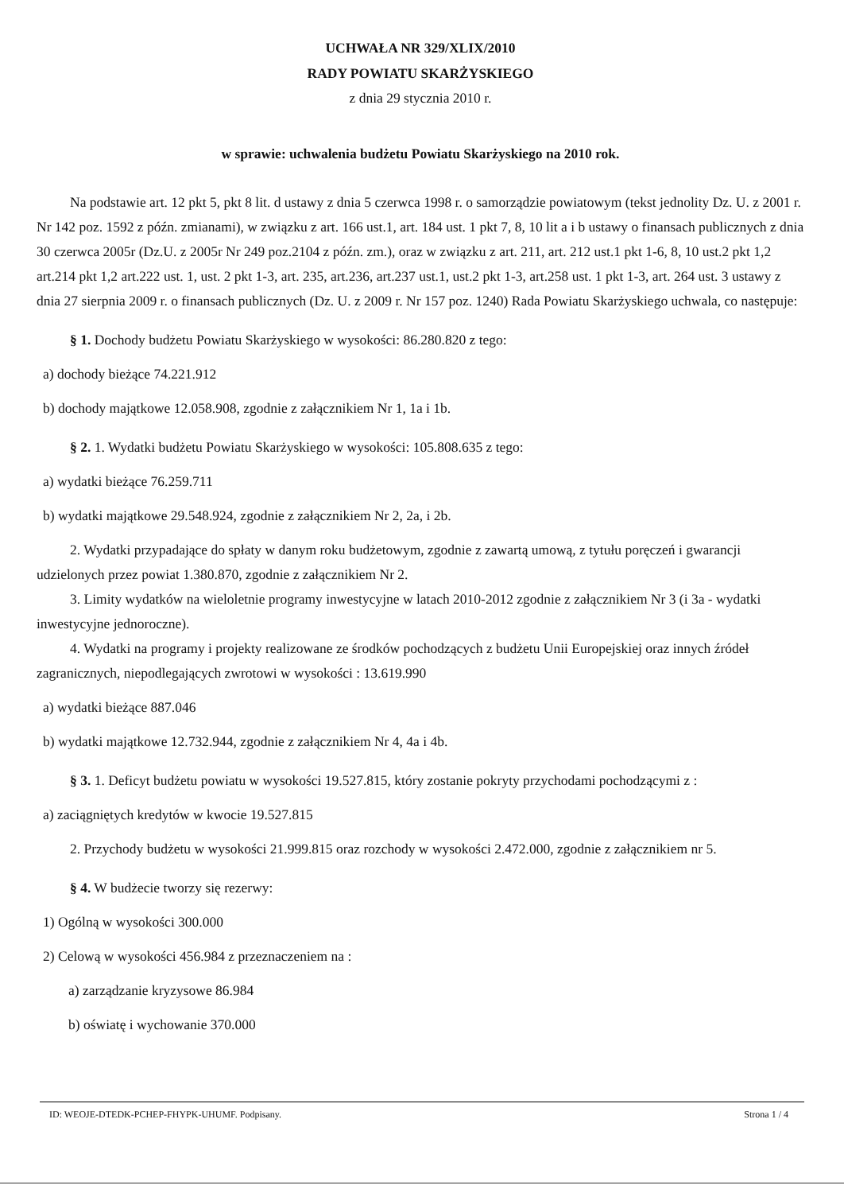UCHWAŁA NR 329/XLIX/2010
RADY POWIATU SKARŻYSKIEGO
z dnia 29 stycznia 2010 r.
w sprawie: uchwalenia budżetu Powiatu Skarżyskiego na 2010 rok.
Na podstawie art. 12 pkt 5, pkt 8 lit. d ustawy z dnia 5 czerwca 1998 r. o samorządzie powiatowym (tekst jednolity Dz. U. z 2001 r. Nr 142 poz. 1592 z późn. zmianami), w związku z art. 166 ust.1, art. 184 ust. 1 pkt 7, 8, 10 lit a i b ustawy o finansach publicznych z dnia 30 czerwca 2005r (Dz.U. z 2005r Nr 249 poz.2104 z późn. zm.), oraz w związku z art. 211, art. 212 ust.1 pkt 1-6, 8, 10 ust.2 pkt 1,2 art.214 pkt 1,2 art.222 ust. 1, ust. 2 pkt 1-3, art. 235, art.236, art.237 ust.1, ust.2 pkt 1-3, art.258 ust. 1 pkt 1-3, art. 264 ust. 3 ustawy z dnia 27 sierpnia 2009 r. o finansach publicznych (Dz. U. z 2009 r. Nr 157 poz. 1240) Rada Powiatu Skarżyskiego uchwala, co następuje:
§ 1. Dochody budżetu Powiatu Skarżyskiego w wysokości: 86.280.820 z tego:
a) dochody bieżące 74.221.912
b) dochody majątkowe 12.058.908, zgodnie z załącznikiem Nr 1, 1a i 1b.
§ 2. 1. Wydatki budżetu Powiatu Skarżyskiego w wysokości: 105.808.635 z tego:
a) wydatki bieżące 76.259.711
b) wydatki majątkowe 29.548.924, zgodnie z załącznikiem Nr 2, 2a, i 2b.
2. Wydatki przypadające do spłaty w danym roku budżetowym, zgodnie z zawartą umową, z tytułu poręczeń i gwarancji udzielonych przez powiat 1.380.870, zgodnie z załącznikiem Nr 2.
3. Limity wydatków na wieloletnie programy inwestycyjne w latach 2010-2012 zgodnie z załącznikiem Nr 3 (i 3a - wydatki inwestycyjne jednoroczne).
4. Wydatki na programy i projekty realizowane ze środków pochodzących z budżetu Unii Europejskiej oraz innych źródeł zagranicznych, niepodlegających zwrotowi w wysokości : 13.619.990
a) wydatki bieżące 887.046
b) wydatki majątkowe 12.732.944, zgodnie z załącznikiem Nr 4, 4a i 4b.
§ 3. 1. Deficyt budżetu powiatu w wysokości 19.527.815, który zostanie pokryty przychodami pochodzącymi z :
a) zaciągniętych kredytów w kwocie 19.527.815
2. Przychody budżetu w wysokości 21.999.815 oraz rozchody w wysokości 2.472.000, zgodnie z załącznikiem nr 5.
§ 4. W budżecie tworzy się rezerwy:
1) Ogólną w wysokości 300.000
2) Celową w wysokości 456.984 z przeznaczeniem na :
a) zarządzanie kryzysowe 86.984
b) oświatę i wychowanie 370.000
ID: WEOJE-DTEDK-PCHEP-FHYPK-UHUMF. Podpisany. Strona 1 / 4